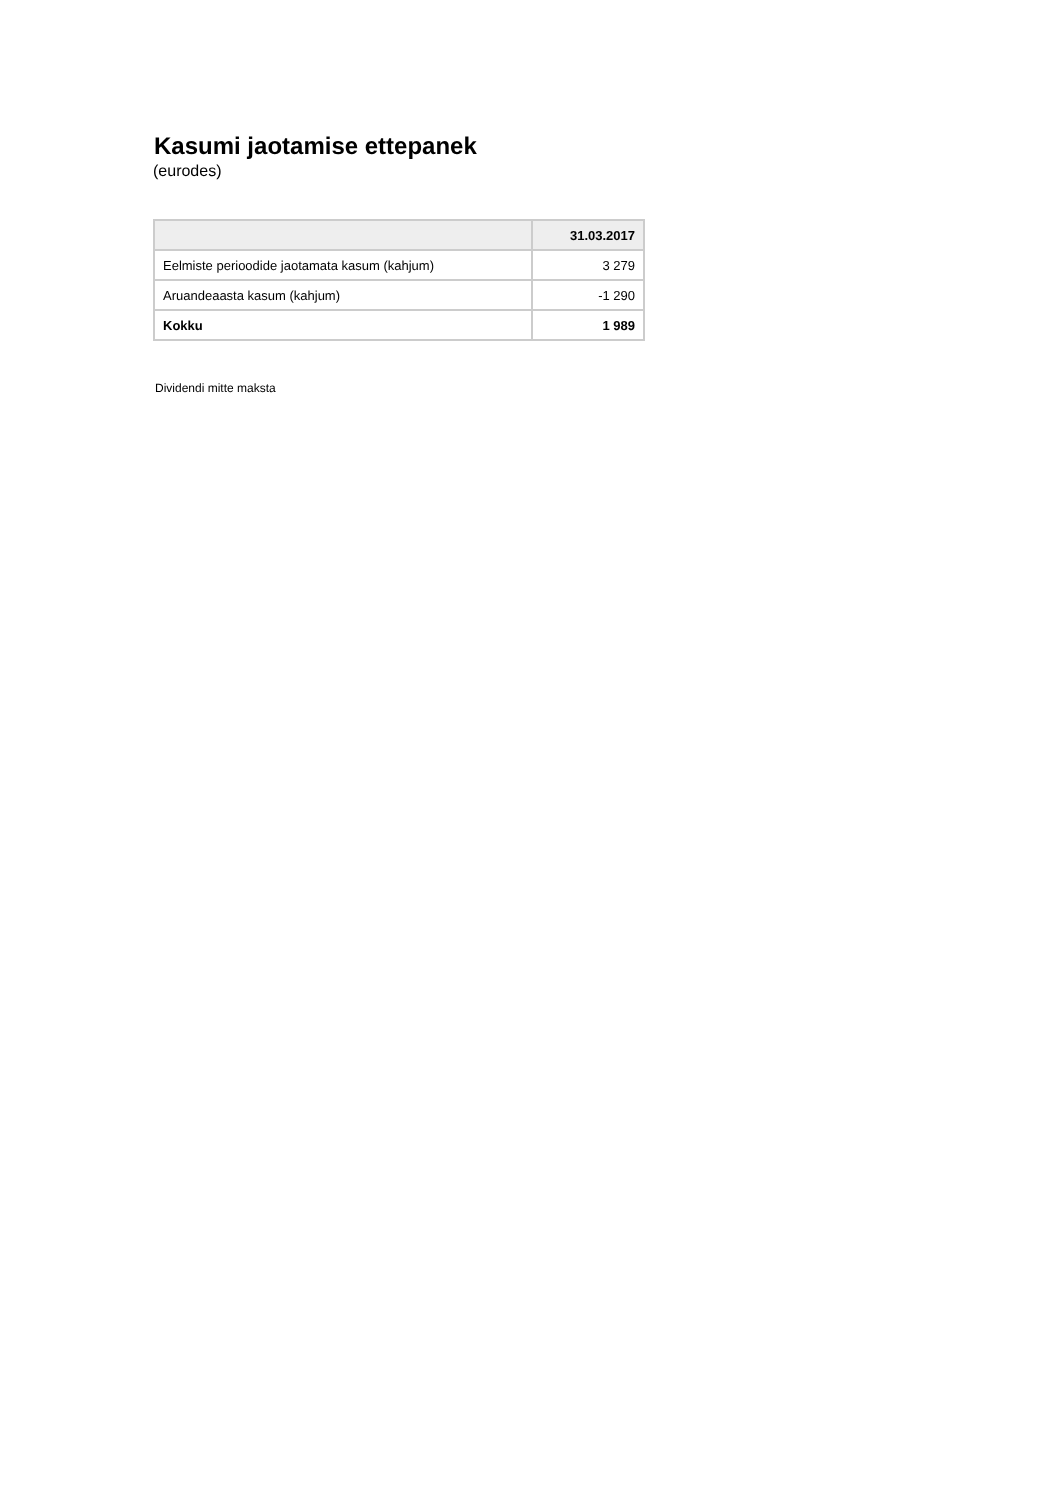Kasumi jaotamise ettepanek
(eurodes)
| | 31.03.2017 |
| --- | --- |
| Eelmiste perioodide jaotamata kasum (kahjum) | 3 279 |
| Aruandeaasta kasum (kahjum) | -1 290 |
| Kokku | 1 989 |
Dividendi mitte maksta